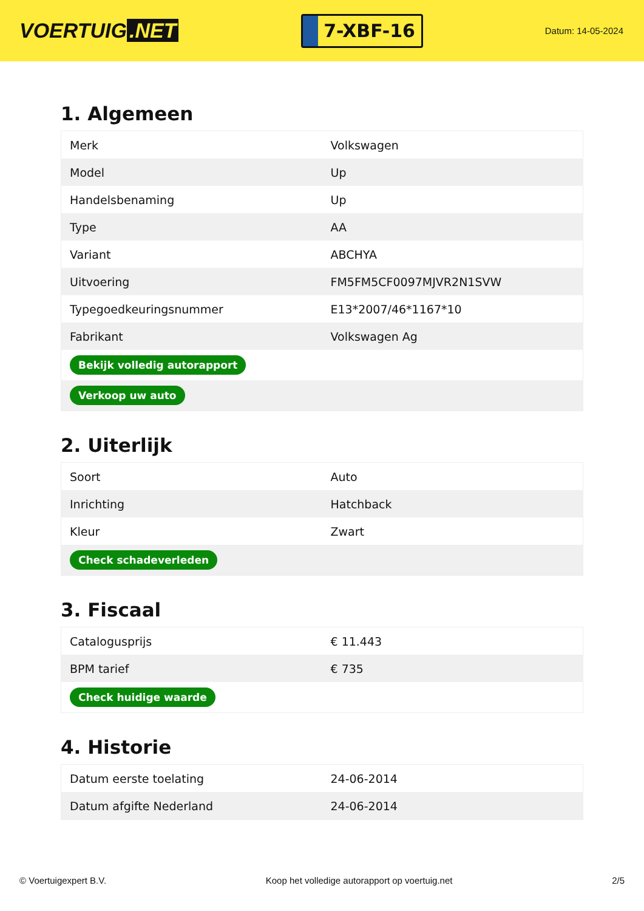VOERTUIG.NET
7-XBF-16
Datum: 14-05-2024
1. Algemeen
| Merk | Volkswagen |
| Model | Up |
| Handelsbenaming | Up |
| Type | AA |
| Variant | ABCHYA |
| Uitvoering | FM5FM5CF0097MJVR2N1SVW |
| Typegoedkeuringsnummer | E13*2007/46*1167*10 |
| Fabrikant | Volkswagen Ag |
| Bekijk volledig autorapport | |
| Verkoop uw auto | |
2. Uiterlijk
| Soort | Auto |
| Inrichting | Hatchback |
| Kleur | Zwart |
| Check schadeverleden | |
3. Fiscaal
| Catalogusprijs | € 11.443 |
| BPM tarief | € 735 |
| Check huidige waarde | |
4. Historie
| Datum eerste toelating | 24-06-2014 |
| Datum afgifte Nederland | 24-06-2014 |
© Voertuigexpert B.V. Koop het volledige autorapport op voertuig.net 2/5